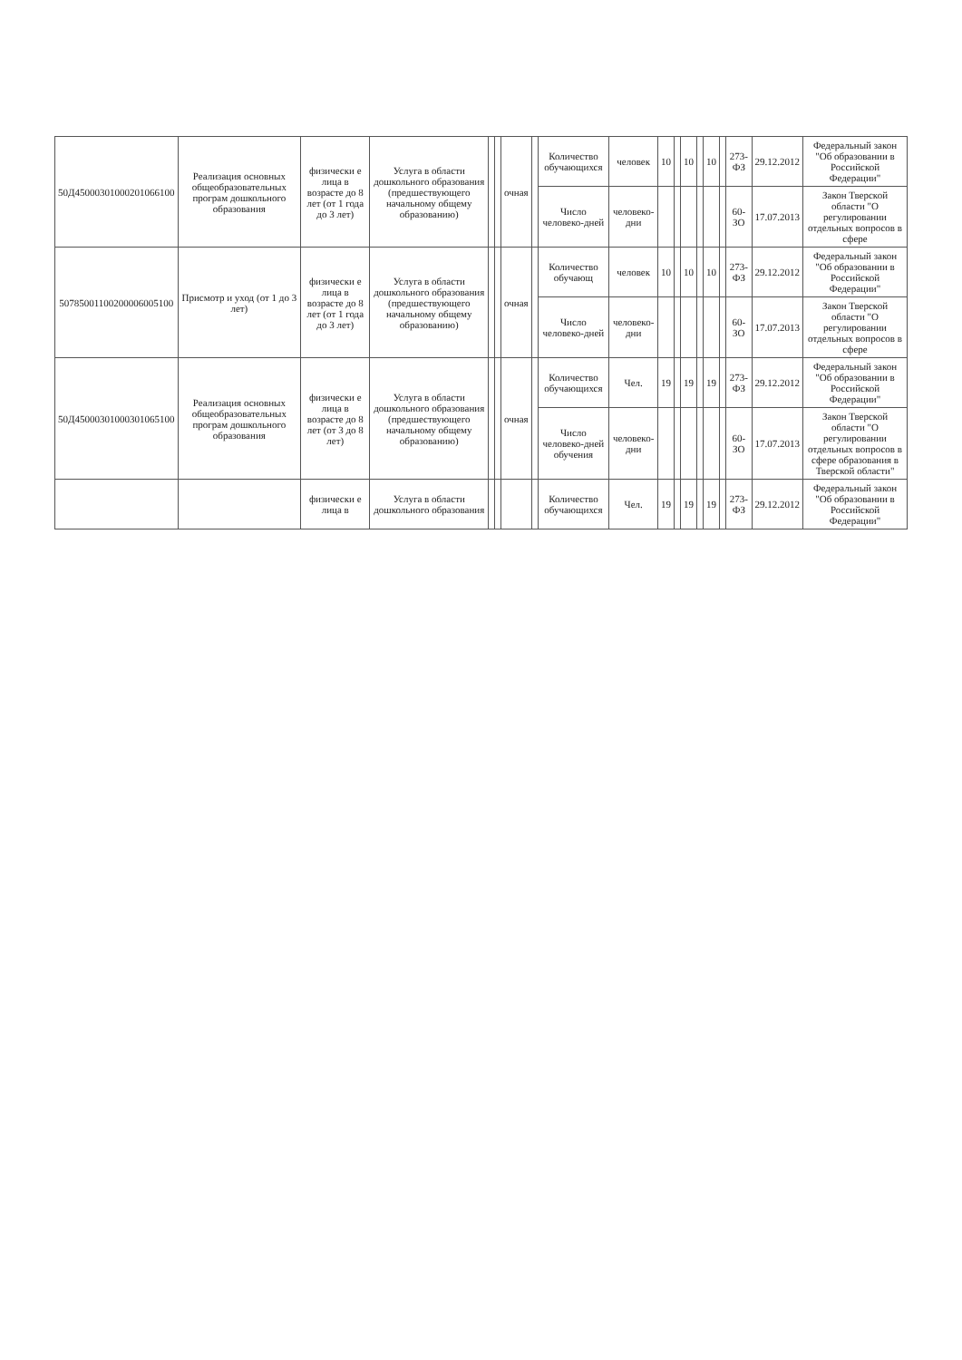| 50Д45000301000201066100 | Реализация основных общеобразовательных програм дошкольного образования | физически е лица в возрасте до 8 лет (от 1 года до 3 лет) | Услуга в области дошкольного образования (предшествующего начальному общему образованию) | | | очная | | Количество обучающихся | человек | 10 | | 10 | | 10 | | 273-ФЗ | 29.12.2012 | Федеральный закон "Об образовании в Российской Федерации" |
| | | | | | | | | Число человеко-дней | человеко-дни | | | | | | | 60-ЗО | 17.07.2013 | Закон Тверской области "О регулировании отдельных вопросов в сфере |
| 50785001100200006005100 | Присмотр и уход (от 1 до 3 лет) | физически е лица в возрасте до 8 лет (от 1 года до 3 лет) | Услуга в области дошкольного образования (предшествующего начальному общему образованию) | | | очная | | Количество обучающ | человек | 10 | | 10 | | 10 | | 273-ФЗ | 29.12.2012 | Федеральный закон "Об образовании в Российской Федерации" |
| | | | | | | | | Число человеко-дней | человеко-дни | | | | | | | 60-ЗО | 17.07.2013 | Закон Тверской области "О регулировании отдельных вопросов в сфере |
| 50Д45000301000301065100 | Реализация основных общеобразовательных програм дошкольного образования | физически е лица в возрасте до 8 лет (от 3 до 8 лет) | Услуга в области дошкольного образования (предшествующего начальному общему образованию) | | | очная | | Количество обучающихся | Чел. | 19 | | 19 | | 19 | | 273-ФЗ | 29.12.2012 | Федеральный закон "Об образовании в Российской Федерации" |
| | | | | | | | | Число человеко-дней обучения | человеко-дни | | | | | | | 60-ЗО | 17.07.2013 | Закон Тверской области "О регулировании отдельных вопросов в сфере образования в Тверской области" |
| | | физически е лица в | Услуга в области дошкольного образования | | | | | Количество обучающихся | Чел. | 19 | | 19 | | 19 | | 273-ФЗ | 29.12.2012 | Федеральный закон "Об образовании в Российской Федерации" |